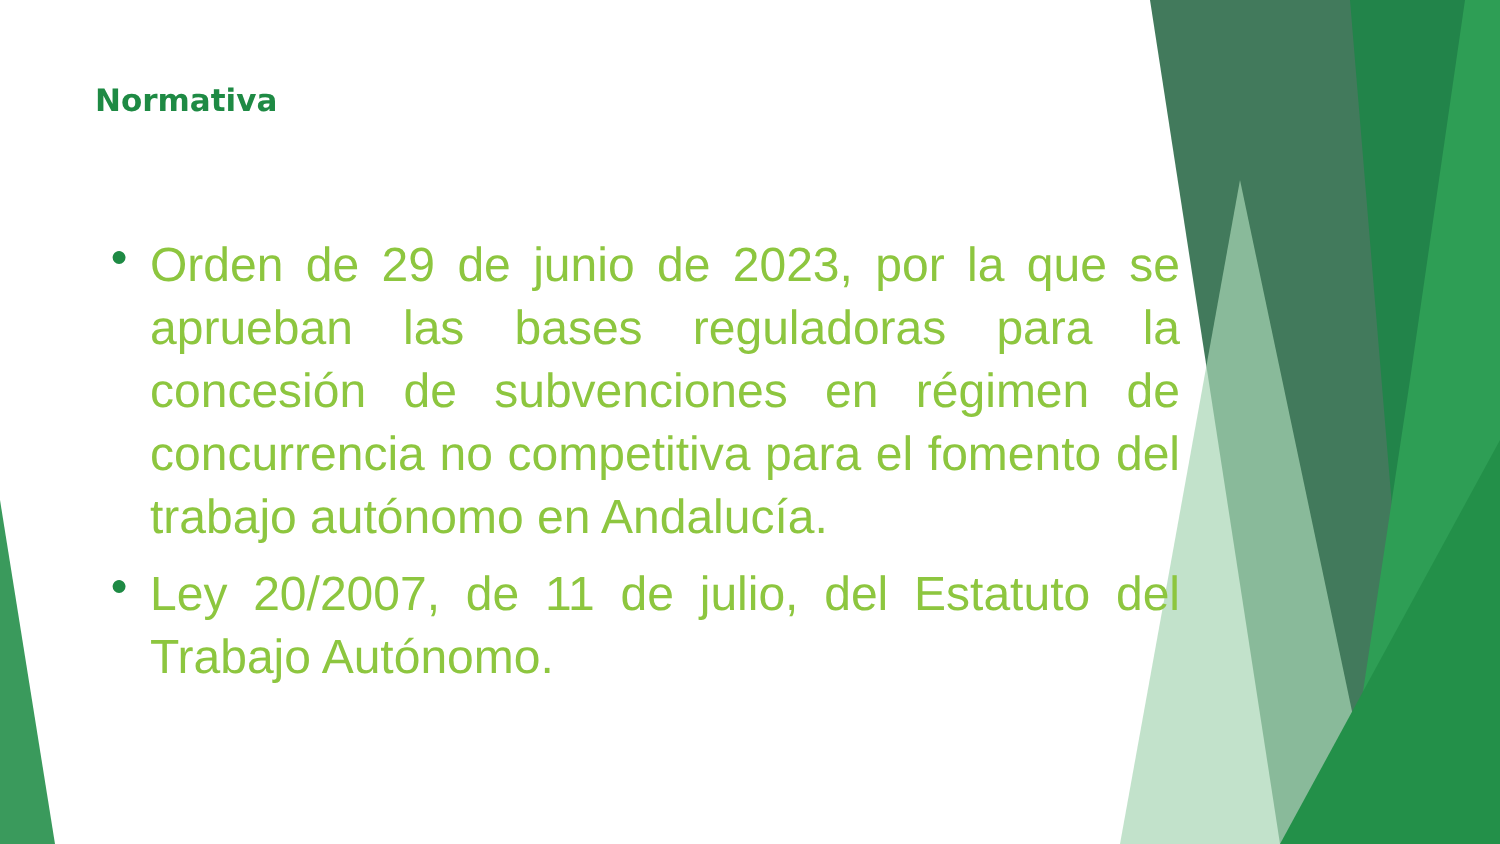Normativa
● Orden de 29 de junio de 2023, por la que se aprueban las bases reguladoras para la concesión de subvenciones en régimen de concurrencia no competitiva para el fomento del trabajo autónomo en Andalucía.
● Ley 20/2007, de 11 de julio, del Estatuto del Trabajo Autónomo.